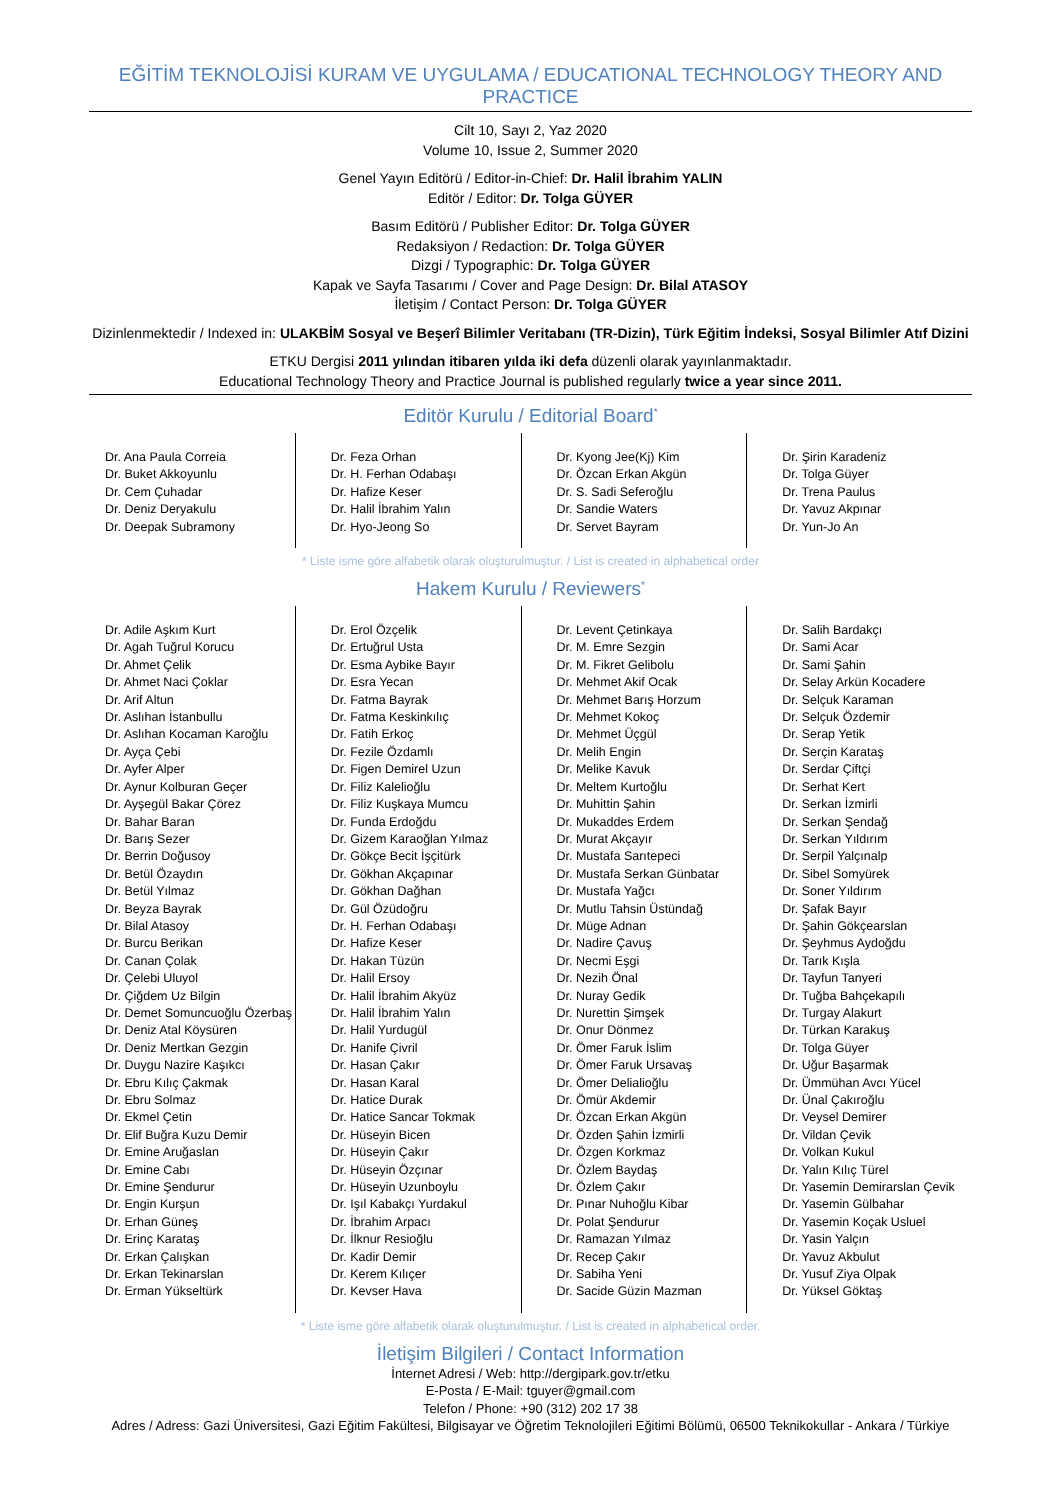EĞİTİM TEKNOLOJİSİ KURAM VE UYGULAMA / EDUCATIONAL TECHNOLOGY THEORY AND PRACTICE
Cilt 10, Sayı 2, Yaz 2020
Volume 10, Issue 2, Summer 2020
Genel Yayın Editörü / Editor-in-Chief: Dr. Halil İbrahim YALIN
Editör / Editor: Dr. Tolga GÜYER
Basım Editörü / Publisher Editor: Dr. Tolga GÜYER
Redaksiyon / Redaction: Dr. Tolga GÜYER
Dizgi / Typographic: Dr. Tolga GÜYER
Kapak ve Sayfa Tasarımı / Cover and Page Design: Dr. Bilal ATASOY
İletişim / Contact Person: Dr. Tolga GÜYER
Dizinlenmektedir / Indexed in: ULAKBİM Sosyal ve Beşerî Bilimler Veritabanı (TR-Dizin), Türk Eğitim İndeksi, Sosyal Bilimler Atıf Dizini
ETKU Dergisi 2011 yılından itibaren yılda iki defa düzenli olarak yayınlanmaktadır.
Educational Technology Theory and Practice Journal is published regularly twice a year since 2011.
Editör Kurulu / Editorial Board<sup>*</sup>
Dr. Ana Paula Correia
Dr. Buket Akkoyunlu
Dr. Cem Çuhadar
Dr. Deniz Deryakulu
Dr. Deepak Subramony
Dr. Feza Orhan
Dr. H. Ferhan Odabaşı
Dr. Hafize Keser
Dr. Halil İbrahim Yalın
Dr. Hyo-Jeong So
Dr. Kyong Jee(Kj) Kim
Dr. Özcan Erkan Akgün
Dr. S. Sadi Seferoğlu
Dr. Sandie Waters
Dr. Servet Bayram
Dr. Şirin Karadeniz
Dr. Tolga Güyer
Dr. Trena Paulus
Dr. Yavuz Akpınar
Dr. Yun-Jo An
* Liste isme göre alfabetik olarak oluşturulmuştur. / List is created in alphabetical order
Hakem Kurulu / Reviewers<sup>*</sup>
Dr. Adile Aşkım Kurt
Dr. Agah Tuğrul Korucu
Dr. Ahmet Çelik
Dr. Ahmet Naci Çoklar
Dr. Arif Altun
Dr. Aslıhan İstanbullu
Dr. Aslıhan Kocaman Karoğlu
Dr. Ayça Çebi
Dr. Ayfer Alper
Dr. Aynur Kolburan Geçer
Dr. Ayşegül Bakar Çörez
Dr. Bahar Baran
Dr. Barış Sezer
Dr. Berrin Doğusoy
Dr. Betül Özaydın
Dr. Betül Yılmaz
Dr. Beyza Bayrak
Dr. Bilal Atasoy
Dr. Burcu Berikan
Dr. Canan Çolak
Dr. Çelebi Uluyol
Dr. Çiğdem Uz Bilgin
Dr. Demet Somuncuoğlu Özerbaş
Dr. Deniz Atal Köysüren
Dr. Deniz Mertkan Gezgin
Dr. Duygu Nazire Kaşıkcı
Dr. Ebru Kılıç Çakmak
Dr. Ebru Solmaz
Dr. Ekmel Çetin
Dr. Elif Buğra Kuzu Demir
Dr. Emine Aruğaslan
Dr. Emine Cabı
Dr. Emine Şendurur
Dr. Engin Kurşun
Dr. Erhan Güneş
Dr. Erinç Karataş
Dr. Erkan Çalışkan
Dr. Erkan Tekinarslan
Dr. Erman Yükseltürk
Dr. Erol Özçelik
Dr. Ertuğrul Usta
Dr. Esma Aybike Bayır
Dr. Esra Yecan
Dr. Fatma Bayrak
Dr. Fatma Keskinkılıç
Dr. Fatih Erkoç
Dr. Fezile Özdamlı
Dr. Figen Demirel Uzun
Dr. Filiz Kalelioğlu
Dr. Filiz Kuşkaya Mumcu
Dr. Funda Erdoğdu
Dr. Gizem Karaoğlan Yılmaz
Dr. Gökçe Becit İşçitürk
Dr. Gökhan Akçapınar
Dr. Gökhan Dağhan
Dr. Gül Özüdoğru
Dr. H. Ferhan Odabaşı
Dr. Hafize Keser
Dr. Hakan Tüzün
Dr. Halil Ersoy
Dr. Halil İbrahim Akyüz
Dr. Halil İbrahim Yalın
Dr. Halil Yurdugül
Dr. Hanife Çivril
Dr. Hasan Çakır
Dr. Hasan Karal
Dr. Hatice Durak
Dr. Hatice Sancar Tokmak
Dr. Hüseyin Bicen
Dr. Hüseyin Çakır
Dr. Hüseyin Özçınar
Dr. Hüseyin Uzunboylu
Dr. Işıl Kabakçı Yurdakul
Dr. İbrahim Arpacı
Dr. İlknur Resioğlu
Dr. Kadir Demir
Dr. Kerem Kılıçer
Dr. Kevser Hava
Dr. Levent Çetinkaya
Dr. M. Emre Sezgin
Dr. M. Fikret Gelibolu
Dr. Mehmet Akif Ocak
Dr. Mehmet Barış Horzum
Dr. Mehmet Kokoç
Dr. Mehmet Üçgül
Dr. Melih Engin
Dr. Melike Kavuk
Dr. Meltem Kurtoğlu
Dr. Muhittin Şahin
Dr. Mukaddes Erdem
Dr. Murat Akçayır
Dr. Mustafa Sarıtepeci
Dr. Mustafa Serkan Günbatar
Dr. Mustafa Yağcı
Dr. Mutlu Tahsin Üstündağ
Dr. Müge Adnan
Dr. Nadire Çavuş
Dr. Necmi Eşgi
Dr. Nezih Önal
Dr. Nuray Gedik
Dr. Nurettin Şimşek
Dr. Onur Dönmez
Dr. Ömer Faruk İslim
Dr. Ömer Faruk Ursavaş
Dr. Ömer Delialioğlu
Dr. Ömür Akdemir
Dr. Özcan Erkan Akgün
Dr. Özden Şahin İzmirli
Dr. Özgen Korkmaz
Dr. Özlem Baydaş
Dr. Özlem Çakır
Dr. Pınar Nuhoğlu Kibar
Dr. Polat Şendurur
Dr. Ramazan Yılmaz
Dr. Recep Çakır
Dr. Sabiha Yeni
Dr. Sacide Güzin Mazman
Dr. Salih Bardakçı
Dr. Sami Acar
Dr. Sami Şahin
Dr. Selay Arkün Kocadere
Dr. Selçuk Karaman
Dr. Selçuk Özdemir
Dr. Serap Yetik
Dr. Serçin Karataş
Dr. Serdar Çiftçi
Dr. Serhat Kert
Dr. Serkan İzmirli
Dr. Serkan Şendağ
Dr. Serkan Yıldırım
Dr. Serpil Yalçınalp
Dr. Sibel Somyürek
Dr. Soner Yıldırım
Dr. Şafak Bayır
Dr. Şahin Gökçearslan
Dr. Şeyhmus Aydoğdu
Dr. Tarık Kışla
Dr. Tayfun Tanyeri
Dr. Tuğba Bahçekapılı
Dr. Turgay Alakurt
Dr. Türkan Karakuş
Dr. Tolga Güyer
Dr. Uğur Başarmak
Dr. Ümmühan Avcı Yücel
Dr. Ünal Çakıroğlu
Dr. Veysel Demirer
Dr. Vildan Çevik
Dr. Volkan Kukul
Dr. Yalın Kılıç Türel
Dr. Yasemin Demirarslan Çevik
Dr. Yasemin Gülbahar
Dr. Yasemin Koçak Usluel
Dr. Yasin Yalçın
Dr. Yavuz Akbulut
Dr. Yusuf Ziya Olpak
Dr. Yüksel Göktaş
* Liste isme göre alfabetik olarak oluşturulmuştur. / List is created in alphabetical order.
İletişim Bilgileri / Contact Information
İnternet Adresi / Web: http://dergipark.gov.tr/etku
E-Posta / E-Mail: tguyer@gmail.com
Telefon / Phone: +90 (312) 202 17 38
Adres / Adress: Gazi Üniversitesi, Gazi Eğitim Fakültesi, Bilgisayar ve Öğretim Teknolojileri Eğitimi Bölümü, 06500 Teknikokullar - Ankara / Türkiye